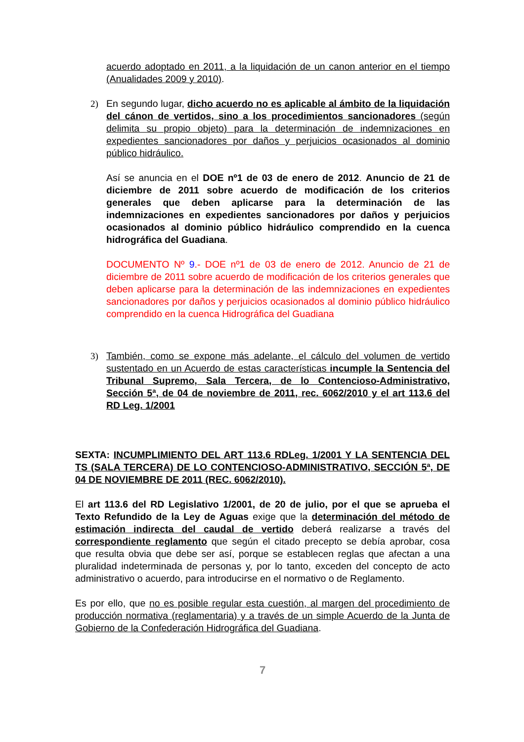acuerdo adoptado en 2011, a la liquidación de un canon anterior en el tiempo (Anualidades 2009 y 2010).
2) En segundo lugar, dicho acuerdo no es aplicable al ámbito de la liquidación del cánon de vertidos, sino a los procedimientos sancionadores (según delimita su propio objeto) para la determinación de indemnizaciones en expedientes sancionadores por daños y perjuicios ocasionados al dominio público hidráulico.
Así se anuncia en el DOE nº1 de 03 de enero de 2012. Anuncio de 21 de diciembre de 2011 sobre acuerdo de modificación de los criterios generales que deben aplicarse para la determinación de las indemnizaciones en expedientes sancionadores por daños y perjuicios ocasionados al dominio público hidráulico comprendido en la cuenca hidrográfica del Guadiana.
DOCUMENTO Nº 9.- DOE nº1 de 03 de enero de 2012. Anuncio de 21 de diciembre de 2011 sobre acuerdo de modificación de los criterios generales que deben aplicarse para la determinación de las indemnizaciones en expedientes sancionadores por daños y perjuicios ocasionados al dominio público hidráulico comprendido en la cuenca Hidrográfica del Guadiana
3) También, como se expone más adelante, el cálculo del volumen de vertido sustentado en un Acuerdo de estas características incumple la Sentencia del Tribunal Supremo, Sala Tercera, de lo Contencioso-Administrativo, Sección 5ª, de 04 de noviembre de 2011, rec. 6062/2010 y el art 113.6 del RD Leg. 1/2001
SEXTA: INCUMPLIMIENTO DEL ART 113.6 RDLeg. 1/2001 Y LA SENTENCIA DEL TS (SALA TERCERA) DE LO CONTENCIOSO-ADMINISTRATIVO, SECCIÓN 5ª, DE 04 DE NOVIEMBRE DE 2011 (REC. 6062/2010).
El art 113.6 del RD Legislativo 1/2001, de 20 de julio, por el que se aprueba el Texto Refundido de la Ley de Aguas exige que la determinación del método de estimación indirecta del caudal de vertido deberá realizarse a través del correspondiente reglamento que según el citado precepto se debía aprobar, cosa que resulta obvia que debe ser así, porque se establecen reglas que afectan a una pluralidad indeterminada de personas y, por lo tanto, exceden del concepto de acto administrativo o acuerdo, para introducirse en el normativo o de Reglamento.
Es por ello, que no es posible regular esta cuestión, al margen del procedimiento de producción normativa (reglamentaria) y a través de un simple Acuerdo de la Junta de Gobierno de la Confederación Hidrográfica del Guadiana.
7